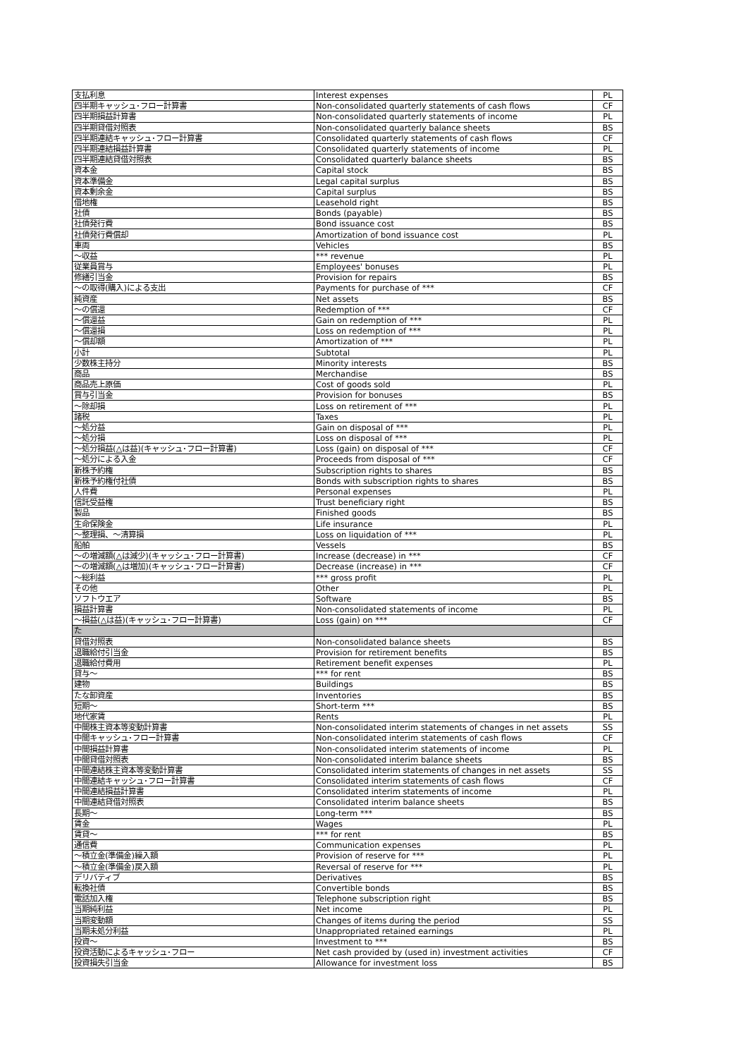| 支払利息 | Interest expenses | PL |
| 四半期キャッシュ･フロー計算書 | Non-consolidated quarterly statements of cash flows | CF |
| 四半期損益計算書 | Non-consolidated quarterly statements of income | PL |
| 四半期貸借対照表 | Non-consolidated quarterly balance sheets | BS |
| 四半期連結キャッシュ･フロー計算書 | Consolidated quarterly statements of cash flows | CF |
| 四半期連結損益計算書 | Consolidated quarterly statements of income | PL |
| 四半期連結貸借対照表 | Consolidated quarterly balance sheets | BS |
| 資本金 | Capital stock | BS |
| 資本準備金 | Legal capital surplus | BS |
| 資本剰余金 | Capital surplus | BS |
| 借地権 | Leasehold right | BS |
| 社債 | Bonds (payable) | BS |
| 社債発行費 | Bond issuance cost | BS |
| 社債発行費償却 | Amortization of bond issuance cost | PL |
| 車両 | Vehicles | BS |
| ～収益 | *** revenue | PL |
| 従業員賞与 | Employees' bonuses | PL |
| 修繕引当金 | Provision for repairs | BS |
| ～の取得(購入)による支出 | Payments for purchase of *** | CF |
| 純資産 | Net assets | BS |
| ～の償還 | Redemption of *** | CF |
| ～償還益 | Gain on redemption of *** | PL |
| ～償還損 | Loss on redemption of *** | PL |
| ～償却額 | Amortization of *** | PL |
| 小計 | Subtotal | PL |
| 少数株主持分 | Minority interests | BS |
| 商品 | Merchandise | BS |
| 商品売上原価 | Cost of goods sold | PL |
| 賞与引当金 | Provision for bonuses | BS |
| ～除却損 | Loss on retirement of *** | PL |
| 諸税 | Taxes | PL |
| ～処分益 | Gain on disposal of *** | PL |
| ～処分損 | Loss on disposal of *** | PL |
| ～処分損益(△は益)(キャッシュ･フロー計算書) | Loss (gain) on disposal of *** | CF |
| ～処分による入金 | Proceeds from disposal of *** | CF |
| 新株予約権 | Subscription rights to shares | BS |
| 新株予約権付社債 | Bonds with subscription rights to shares | BS |
| 人件費 | Personal expenses | PL |
| 信託受益権 | Trust beneficiary right | BS |
| 製品 | Finished goods | BS |
| 生命保険金 | Life insurance | PL |
| ～整理損、～清算損 | Loss on liquidation of *** | PL |
| 船舶 | Vessels | BS |
| ～の増減額(△は減少)(キャッシュ･フロー計算書) | Increase (decrease) in *** | CF |
| ～の増減額(△は増加)(キャッシュ･フロー計算書) | Decrease (increase) in *** | CF |
| ～総利益 | *** gross profit | PL |
| その他 | Other | PL |
| ソフトウエア | Software | BS |
| 損益計算書 | Non-consolidated statements of income | PL |
| ～損益(△は益)(キャッシュ･フロー計算書) | Loss (gain) on *** | CF |
| た | | |
| 貸借対照表 | Non-consolidated balance sheets | BS |
| 退職給付引当金 | Provision for retirement benefits | BS |
| 退職給付費用 | Retirement benefit expenses | PL |
| 貸与～ | *** for rent | BS |
| 建物 | Buildings | BS |
| たな卸資産 | Inventories | BS |
| 短期～ | Short-term *** | BS |
| 地代家賃 | Rents | PL |
| 中間株主資本等変動計算書 | Non-consolidated interim statements of changes in net assets | SS |
| 中間キャッシュ･フロー計算書 | Non-consolidated interim statements of cash flows | CF |
| 中間損益計算書 | Non-consolidated interim statements of income | PL |
| 中間貸借対照表 | Non-consolidated interim balance sheets | BS |
| 中間連結株主資本等変動計算書 | Consolidated interim statements of changes in net assets | SS |
| 中間連結キャッシュ･フロー計算書 | Consolidated interim statements of cash flows | CF |
| 中間連結損益計算書 | Consolidated interim statements of income | PL |
| 中間連結貸借対照表 | Consolidated interim balance sheets | BS |
| 長期～ | Long-term *** | BS |
| 賃金 | Wages | PL |
| 賃貸～ | *** for rent | BS |
| 通信費 | Communication expenses | PL |
| ～積立金(準備金)繰入額 | Provision of reserve for *** | PL |
| ～積立金(準備金)戻入額 | Reversal of reserve for *** | PL |
| デリバティブ | Derivatives | BS |
| 転換社債 | Convertible bonds | BS |
| 電話加入権 | Telephone subscription right | BS |
| 当期純利益 | Net income | PL |
| 当期変動額 | Changes of items during the period | SS |
| 当期未処分利益 | Unappropriated retained earnings | PL |
| 投資～ | Investment to *** | BS |
| 投資活動によるキャッシュ･フロー | Net cash provided by (used in) investment activities | CF |
| 投資損失引当金 | Allowance for investment loss | BS |